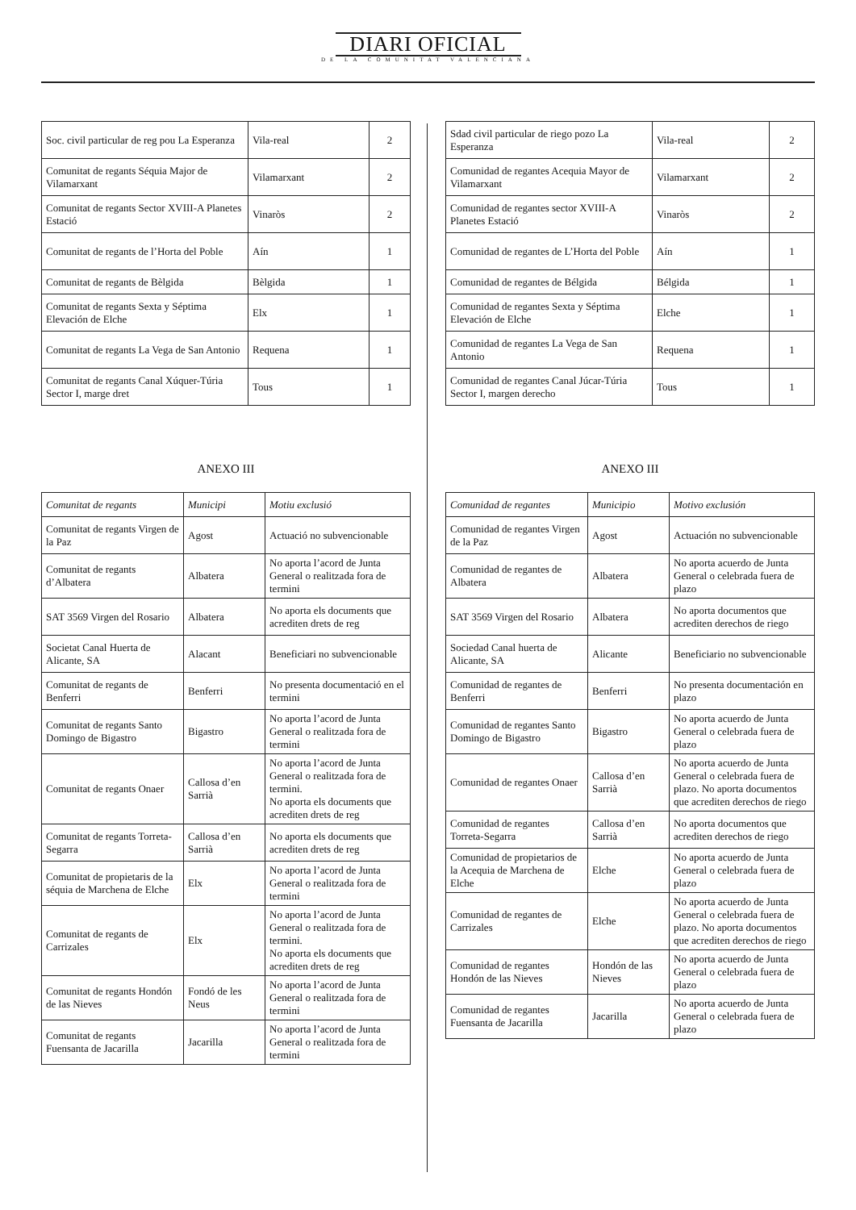DIARI OFICIAL
DE LA COMUNITAT VALENCIANA
| Soc. civil particular de reg pou La Esperanza | Vila-real | 2 |
| Comunitat de regants Séquia Major de Vilamarxant | Vilamarxant | 2 |
| Comunitat de regants Sector XVIII-A Planetes Estació | Vinaròs | 2 |
| Comunitat de regants de l’Horta del Poble | Aín | 1 |
| Comunitat de regants de Bèlgida | Bèlgida | 1 |
| Comunitat de regants Sexta y Séptima Elevación de Elche | Elx | 1 |
| Comunitat de regants La Vega de San Antonio | Requena | 1 |
| Comunitat de regants Canal Xúquer-Túria Sector I, marge dret | Tous | 1 |
ANEXO III
| Comunitat de regants | Municipi | Motiu exclusió |
| --- | --- | --- |
| Comunitat de regants Virgen de la Paz | Agost | Actuació no subvencionable |
| Comunitat de regants d’Albatera | Albatera | No aporta l’acord de Junta General o realitzada fora de termini |
| SAT 3569 Virgen del Rosario | Albatera | No aporta els documents que acrediten drets de reg |
| Societat Canal Huerta de Alicante, SA | Alacant | Beneficiari no subvencionable |
| Comunitat de regants de Benferri | Benferri | No presenta documentació en el termini |
| Comunitat de regants Santo Domingo de Bigastro | Bigastro | No aporta l’acord de Junta General o realitzada fora de termini |
| Comunitat de regants Onaer | Callosa d’en Sarrià | No aporta l’acord de Junta General o realitzada fora de termini. No aporta els documents que acrediten drets de reg |
| Comunitat de regants Torreta-Segarra | Callosa d’en Sarrià | No aporta els documents que acrediten drets de reg |
| Comunitat de propietaris de la séquia de Marchena de Elche | Elx | No aporta l’acord de Junta General o realitzada fora de termini |
| Comunitat de regants de Carrizales | Elx | No aporta l’acord de Junta General o realitzada fora de termini. No aporta els documents que acrediten drets de reg |
| Comunitat de regants Hondón de las Nieves | Fondó de les Neus | No aporta l’acord de Junta General o realitzada fora de termini |
| Comunitat de regants Fuensanta de Jacarilla | Jacarilla | No aporta l’acord de Junta General o realitzada fora de termini |
| Sdad civil particular de riego pozo La Esperanza | Vila-real | 2 |
| Comunidad de regantes Acequia Mayor de Vilamarxant | Vilamarxant | 2 |
| Comunidad de regantes sector XVIII-A Planetes Estació | Vinaròs | 2 |
| Comunidad de regantes de L’Horta del Poble | Aín | 1 |
| Comunidad de regantes de Bélgida | Bélgida | 1 |
| Comunidad de regantes Sexta y Séptima Elevación de Elche | Elche | 1 |
| Comunidad de regantes La Vega de San Antonio | Requena | 1 |
| Comunidad de regantes Canal Júcar-Túria Sector I, margen derecho | Tous | 1 |
ANEXO III
| Comunidad de regantes | Municipio | Motivo exclusión |
| --- | --- | --- |
| Comunidad de regantes Virgen de la Paz | Agost | Actuación no subvencionable |
| Comunidad de regantes de Albatera | Albatera | No aporta acuerdo de Junta General o celebrada fuera de plazo |
| SAT 3569 Virgen del Rosario | Albatera | No aporta documentos que acrediten derechos de riego |
| Sociedad Canal huerta de Alicante, SA | Alicante | Beneficiario no subvencionable |
| Comunidad de regantes de Benferri | Benferri | No presenta documentación en plazo |
| Comunidad de regantes Santo Domingo de Bigastro | Bigastro | No aporta acuerdo de Junta General o celebrada fuera de plazo |
| Comunidad de regantes Onaer | Callosa d’en Sarrià | No aporta acuerdo de Junta General o celebrada fuera de plazo. No aporta documentos que acrediten derechos de riego |
| Comunidad de regantes Torreta-Segarra | Callosa d’en Sarrià | No aporta documentos que acrediten derechos de riego |
| Comunidad de propietarios de la Acequia de Marchena de Elche | Elche | No aporta acuerdo de Junta General o celebrada fuera de plazo |
| Comunidad de regantes de Carrizales | Elche | No aporta acuerdo de Junta General o celebrada fuera de plazo. No aporta documentos que acrediten derechos de riego |
| Comunidad de regantes Hondón de las Nieves | Hondón de las Nieves | No aporta acuerdo de Junta General o celebrada fuera de plazo |
| Comunidad de regantes Fuensanta de Jacarilla | Jacarilla | No aporta acuerdo de Junta General o celebrada fuera de plazo |